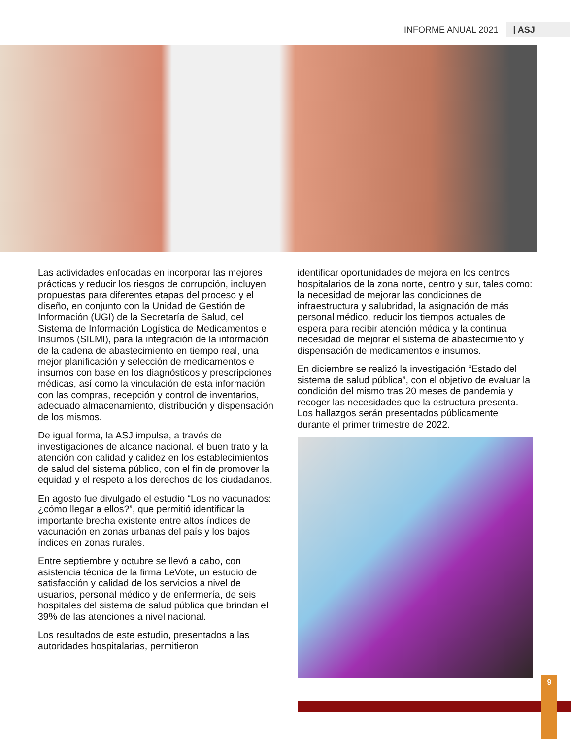INFORME ANUAL 2021 | ASJ
Las actividades enfocadas en incorporar las mejores prácticas y reducir los riesgos de corrupción, incluyen propuestas para diferentes etapas del proceso y el diseño, en conjunto con la Unidad de Gestión de Información (UGI) de la Secretaría de Salud, del Sistema de Información Logística de Medicamentos e Insumos (SILMI), para la integración de la información de la cadena de abastecimiento en tiempo real, una mejor planificación y selección de medicamentos e insumos con base en los diagnósticos y prescripciones médicas, así como la vinculación de esta información con las compras, recepción y control de inventarios, adecuado almacenamiento, distribución y dispensación de los mismos.
De igual forma, la ASJ impulsa, a través de investigaciones de alcance nacional. el buen trato y la atención con calidad y calidez en los establecimientos de salud del sistema público, con el fin de promover la equidad y el respeto a los derechos de los ciudadanos.
En agosto fue divulgado el estudio “Los no vacunados: ¿cómo llegar a ellos?”, que permitió identificar la importante brecha existente entre altos índices de vacunación en zonas urbanas del país y los bajos índices en zonas rurales.
Entre septiembre y octubre se llevó a cabo, con asistencia técnica de la firma LeVote, un estudio de satisfacción y calidad de los servicios a nivel de usuarios, personal médico y de enfermería, de seis hospitales del sistema de salud pública que brindan el 39% de las atenciones a nivel nacional.
Los resultados de este estudio, presentados a las autoridades hospitalarias, permitieron
identificar oportunidades de mejora en los centros hospitalarios de la zona norte, centro y sur, tales como: la necesidad de mejorar las condiciones de infraestructura y salubridad, la asignación de más personal médico, reducir los tiempos actuales de espera para recibir atención médica y la continua necesidad de mejorar el sistema de abastecimiento y dispensación de medicamentos e insumos.
En diciembre se realizó la investigación “Estado del sistema de salud pública”, con el objetivo de evaluar la condición del mismo tras 20 meses de pandemia y recoger las necesidades que la estructura presenta. Los hallazgos serán presentados públicamente durante el primer trimestre de 2022.
9